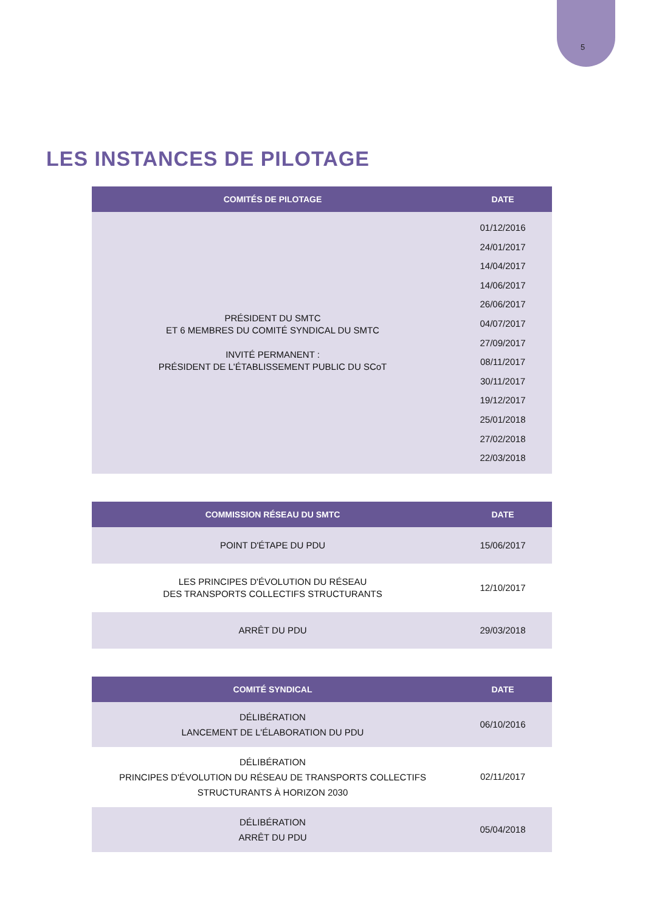5
LES INSTANCES DE PILOTAGE
| COMITÉS DE PILOTAGE | DATE |
| --- | --- |
| PRÉSIDENT DU SMTC ET 6 MEMBRES DU COMITÉ SYNDICAL DU SMTC INVITÉ PERMANENT : PRÉSIDENT DE L'ÉTABLISSEMENT PUBLIC DU SCoT | 01/12/2016 24/01/2017 14/04/2017 14/06/2017 26/06/2017 04/07/2017 27/09/2017 08/11/2017 30/11/2017 19/12/2017 25/01/2018 27/02/2018 22/03/2018 |
| COMMISSION RÉSEAU DU SMTC | DATE |
| --- | --- |
| POINT D'ÉTAPE DU PDU | 15/06/2017 |
| LES PRINCIPES D'ÉVOLUTION DU RÉSEAU DES TRANSPORTS COLLECTIFS STRUCTURANTS | 12/10/2017 |
| ARRÊT DU PDU | 29/03/2018 |
| COMITÉ SYNDICAL | DATE |
| --- | --- |
| DÉLIBÉRATION LANCEMENT DE L'ÉLABORATION DU PDU | 06/10/2016 |
| DÉLIBÉRATION PRINCIPES D'ÉVOLUTION DU RÉSEAU DE TRANSPORTS COLLECTIFS STRUCTURANTS À HORIZON 2030 | 02/11/2017 |
| DÉLIBÉRATION ARRÊT DU PDU | 05/04/2018 |